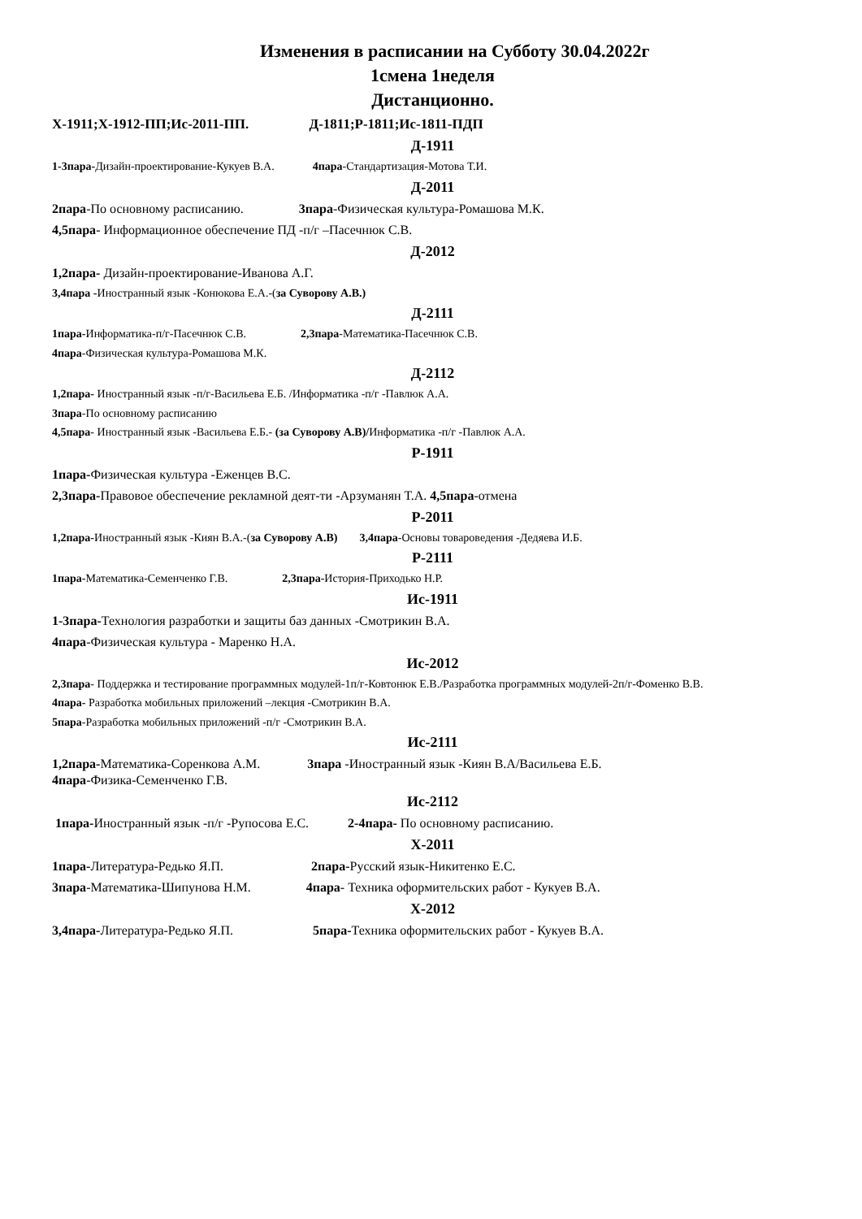Изменения в расписании на Субботу 30.04.2022г
1смена 1неделя
Дистанционно.
Х-1911;Х-1912-ПП;Ис-2011-ПП. Д-1811;Р-1811;Ис-1811-ПДП
Д-1911
1-3пара-Дизайн-проектирование-Кукуев В.А. 4пара-Стандартизация-Мотова Т.И.
Д-2011
2пара-По основному расписанию. 3пара-Физическая культура-Ромашова М.К.
4,5пара- Информационное обеспечение ПД -п/г –Пасечнюк С.В.
Д-2012
1,2пара- Дизайн-проектирование-Иванова А.Г.
3,4пара -Иностранный язык -Конюкова Е.А.-(за Суворову А.В.)
Д-2111
1пара-Информатика-п/г-Пасечнюк С.В. 2,3пара-Математика-Пасечнюк С.В.
4пара-Физическая культура-Ромашова М.К.
Д-2112
1,2пара- Иностранный язык -п/г-Васильева Е.Б. /Информатика -п/г -Павлюк А.А.
3пара-По основному расписанию
4,5пара- Иностранный язык -Васильева Е.Б.- (за Суворову А.В)/Информатика -п/г -Павлюк А.А.
Р-1911
1пара-Физическая культура -Еженцев В.С.
2,3пара-Правовое обеспечение рекламной деят-ти -Арзуманян Т.А. 4,5пара-отмена
Р-2011
1,2пара-Иностранный язык -Киян В.А.-(за Суворову А.В) 3,4пара-Основы товароведения -Дедяева И.Б.
Р-2111
1пара-Математика-Семенченко Г.В. 2,3пара-История-Приходько Н.Р.
Ис-1911
1-3пара-Технология разработки и защиты баз данных -Смотрикин В.А.
4пара-Физическая культура - Маренко Н.А.
Ис-2012
2,3пара- Поддержка и тестирование программных модулей-1п/г-Ковтонюк Е.В./Разработка программных модулей-2п/г-Фоменко В.В.
4пара- Разработка мобильных приложений –лекция -Смотрикин В.А.
5пара-Разработка мобильных приложений -п/г -Смотрикин В.А.
Ис-2111
1,2пара-Математика-Соренкова А.М. 3пара -Иностранный язык -Киян В.А/Васильева Е.Б.
4пара-Физика-Семенченко Г.В.
Ис-2112
1пара-Иностранный язык -п/г -Рупосова Е.С. 2-4пара- По основному расписанию.
Х-2011
1пара-Литература-Редько Я.П. 2пара-Русский язык-Никитенко Е.С.
3пара-Математика-Шипунова Н.М. 4пара- Техника оформительских работ - Кукуев В.А.
Х-2012
3,4пара-Литература-Редько Я.П. 5пара-Техника оформительских работ - Кукуев В.А.